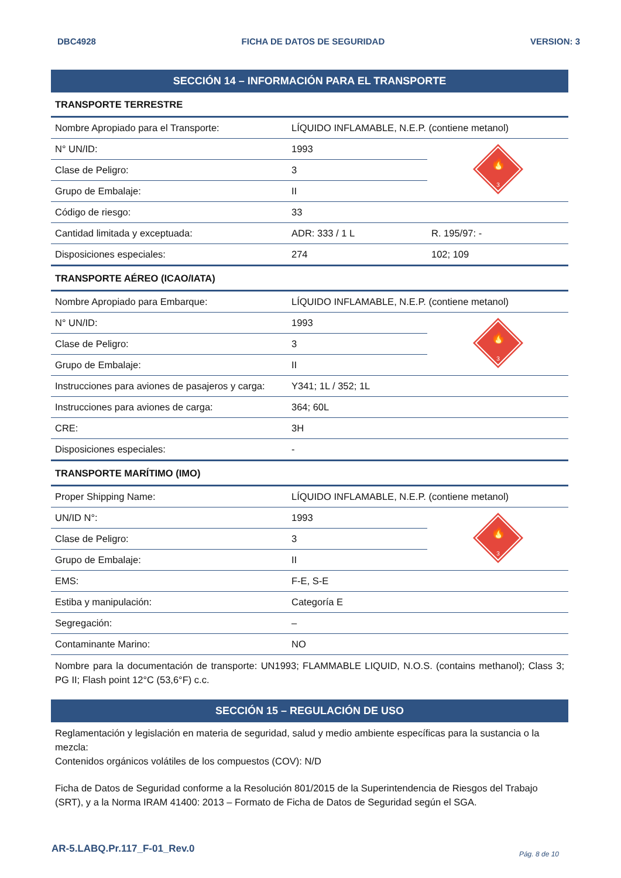DBC4928 FICHA DE DATOS DE SEGURIDAD VERSION: 3
SECCIÓN 14 – INFORMACIÓN PARA EL TRANSPORTE
| TRANSPORTE TERRESTRE | | |
| Nombre Apropiado para el Transporte: | LÍQUIDO INFLAMABLE, N.E.P. (contiene metanol) | |
| N° UN/ID: | 1993 | 🔥 3 |
| Clase de Peligro: | 3 | |
| Grupo de Embalaje: | II | |
| Código de riesgo: | 33 | |
| Cantidad limitada y exceptuada: | ADR: 333 / 1 L | R. 195/97: - |
| Disposiciones especiales: | 274 | 102; 109 |
| TRANSPORTE AÉREO (ICAO/IATA) | | |
| Nombre Apropiado para Embarque: | LÍQUIDO INFLAMABLE, N.E.P. (contiene metanol) | |
| N° UN/ID: | 1993 | 🔥 3 |
| Clase de Peligro: | 3 | |
| Grupo de Embalaje: | II | |
| Instrucciones para aviones de pasajeros y carga: | Y341; 1L / 352; 1L | |
| Instrucciones para aviones de carga: | 364; 60L | |
| CRE: | 3H | |
| Disposiciones especiales: | - | |
| TRANSPORTE MARÍTIMO (IMO) | | |
| Proper Shipping Name: | LÍQUIDO INFLAMABLE, N.E.P. (contiene metanol) | |
| UN/ID N°: | 1993 | 🔥 3 |
| Clase de Peligro: | 3 | |
| Grupo de Embalaje: | II | |
| EMS: | F-E, S-E | |
| Estiba y manipulación: | Categoría E | |
| Segregación: | – | |
| Contaminante Marino: | NO | |
Nombre para la documentación de transporte: UN1993; FLAMMABLE LIQUID, N.O.S. (contains methanol); Class 3; PG II; Flash point 12°C (53,6°F) c.c.
SECCIÓN 15 – REGULACIÓN DE USO
Reglamentación y legislación en materia de seguridad, salud y medio ambiente específicas para la sustancia o la mezcla:
Contenidos orgánicos volátiles de los compuestos (COV): N/D
Ficha de Datos de Seguridad conforme a la Resolución 801/2015 de la Superintendencia de Riesgos del Trabajo (SRT), y a la Norma IRAM 41400: 2013 – Formato de Ficha de Datos de Seguridad según el SGA.
AR-5.LABQ.Pr.117_F-01_Rev.0 Pág. 8 de 10